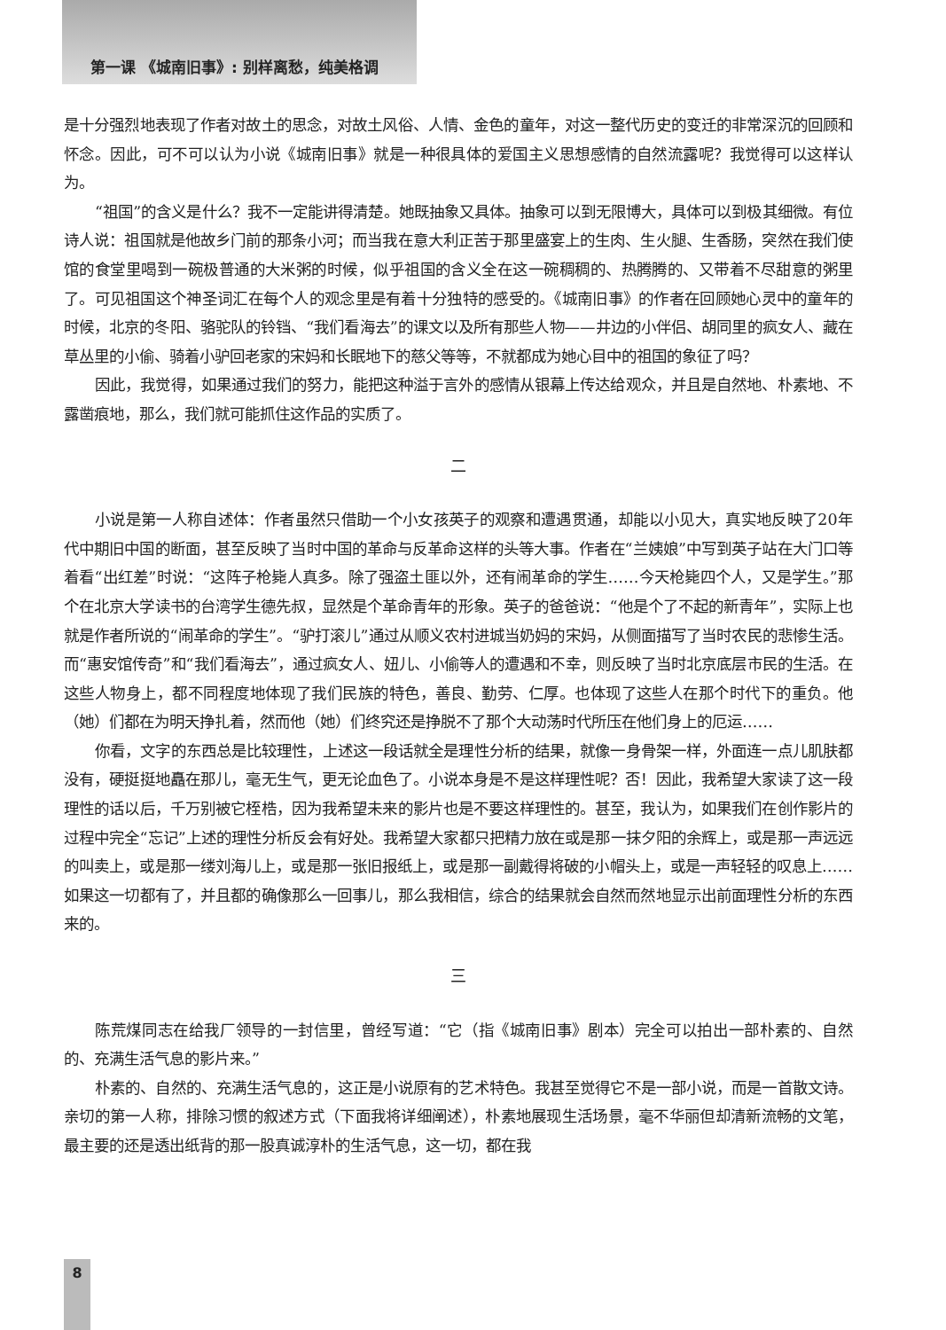第一课 《城南旧事》: 别样离愁，纯美格调
是十分强烈地表现了作者对故土的思念，对故土风俗、人情、金色的童年，对这一整代历史的变迁的非常深沉的回顾和怀念。因此，可不可以认为小说《城南旧事》就是一种很具体的爱国主义思想感情的自然流露呢？我觉得可以这样认为。
“祖国”的含义是什么？我不一定能讲得清楚。她既抽象又具体。抽象可以到无限博大，具体可以到极其细微。有位诗人说：祖国就是他故乡门前的那条小河；而当我在意大利正苦于那里盛宴上的生肉、生火腿、生香肠，突然在我们使馆的食堂里喝到一碗极普通的大米粥的时候，似乎祖国的含义全在这一碗稠稠的、热腾腾的、又带着不尽甜意的粥里了。可见祖国这个神圣词汇在每个人的观念里是有着十分独特的感受的。《城南旧事》的作者在回顾她心灵中的童年的时候，北京的冬阳、骆驼队的铃铛、“我们看海去”的课文以及所有那些人物——井边的小伴侣、胡同里的疯女人、藏在草丛里的小偷、骑着小驴回老家的宋妈和长眠地下的慈父等等，不就都成为她心目中的祖国的象征了吗？
因此，我觉得，如果通过我们的努力，能把这种溢于言外的感情从银幕上传达给观众，并且是自然地、朴素地、不露凿痕地，那么，我们就可能抓住这作品的实质了。
二
小说是第一人称自述体：作者虽然只借助一个小女孩英子的观察和遭遇贯通，却能以小见大，真实地反映了20年代中期旧中国的断面，甚至反映了当时中国的革命与反革命这样的头等大事。作者在“兰姨娘”中写到英子站在大门口等着看“出红差”时说：“这阵子枪毙人真多。除了强盗土匪以外，还有闹革命的学生……今天枪毙四个人，又是学生。”那个在北京大学读书的台湾学生德先叔，显然是个革命青年的形象。英子的爸爸说：“他是个了不起的新青年”，实际上也就是作者所说的“闹革命的学生”。“驴打滚儿”通过从顺义农村进城当奶妈的宋妈，从侧面描写了当时农民的悲惨生活。而“惠安馆传奇”和“我们看海去”，通过疯女人、妞儿、小偷等人的遭遇和不幸，则反映了当时北京底层市民的生活。在这些人物身上，都不同程度地体现了我们民族的特色，善良、勤劳、仁厚。也体现了这些人在那个时代下的重负。他（她）们都在为明天挣扎着，然而他（她）们终究还是挣脱不了那个大动荡时代所压在他们身上的厄运……
你看，文字的东西总是比较理性，上述这一段话就全是理性分析的结果，就像一身骨架一样，外面连一点儿肌肤都没有，硬挺挺地矗在那儿，毫无生气，更无论血色了。小说本身是不是这样理性呢？否！因此，我希望大家读了这一段理性的话以后，千万别被它桎梏，因为我希望未来的影片也是不要这样理性的。甚至，我认为，如果我们在创作影片的过程中完全“忘记”上述的理性分析反会有好处。我希望大家都只把精力放在或是那一抹夕阳的余辉上，或是那一声远远的叫卖上，或是那一缕刘海儿上，或是那一张旧报纸上，或是那一副戴得将破的小帽头上，或是一声轻轻的叹息上……如果这一切都有了，并且都的确像那么一回事儿，那么我相信，综合的结果就会自然而然地显示出前面理性分析的东西来的。
三
陈荒煤同志在给我厂领导的一封信里，曾经写道：“它（指《城南旧事》剧本）完全可以拍出一部朴素的、自然的、充满生活气息的影片来。”
朴素的、自然的、充满生活气息的，这正是小说原有的艺术特色。我甚至觉得它不是一部小说，而是一首散文诗。亲切的第一人称，排除习惯的叙述方式（下面我将详细阐述），朴素地展现生活场景，毫不华丽但却清新流畅的文笔，最主要的还是透出纸背的那一股真诚淳朴的生活气息，这一切，都在我
8